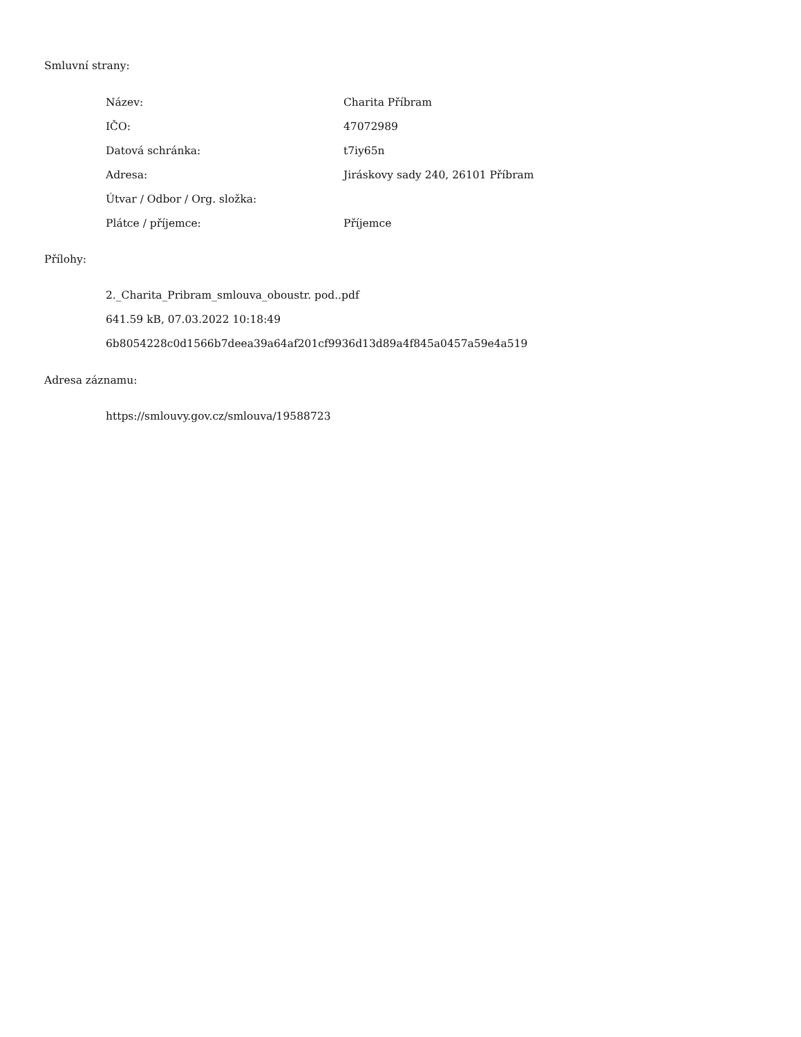Smluvní strany:
| Název: | Charita Příbram |
| IČO: | 47072989 |
| Datová schránka: | t7iy65n |
| Adresa: | Jiráskovy sady 240, 26101 Příbram |
| Útvar / Odbor / Org. složka: | |
| Plátce / příjemce: | Příjemce |
Přílohy:
2._Charita_Pribram_smlouva_oboustr. pod..pdf
641.59 kB, 07.03.2022 10:18:49
6b8054228c0d1566b7deea39a64af201cf9936d13d89a4f845a0457a59e4a519
Adresa záznamu:
https://smlouvy.gov.cz/smlouva/19588723